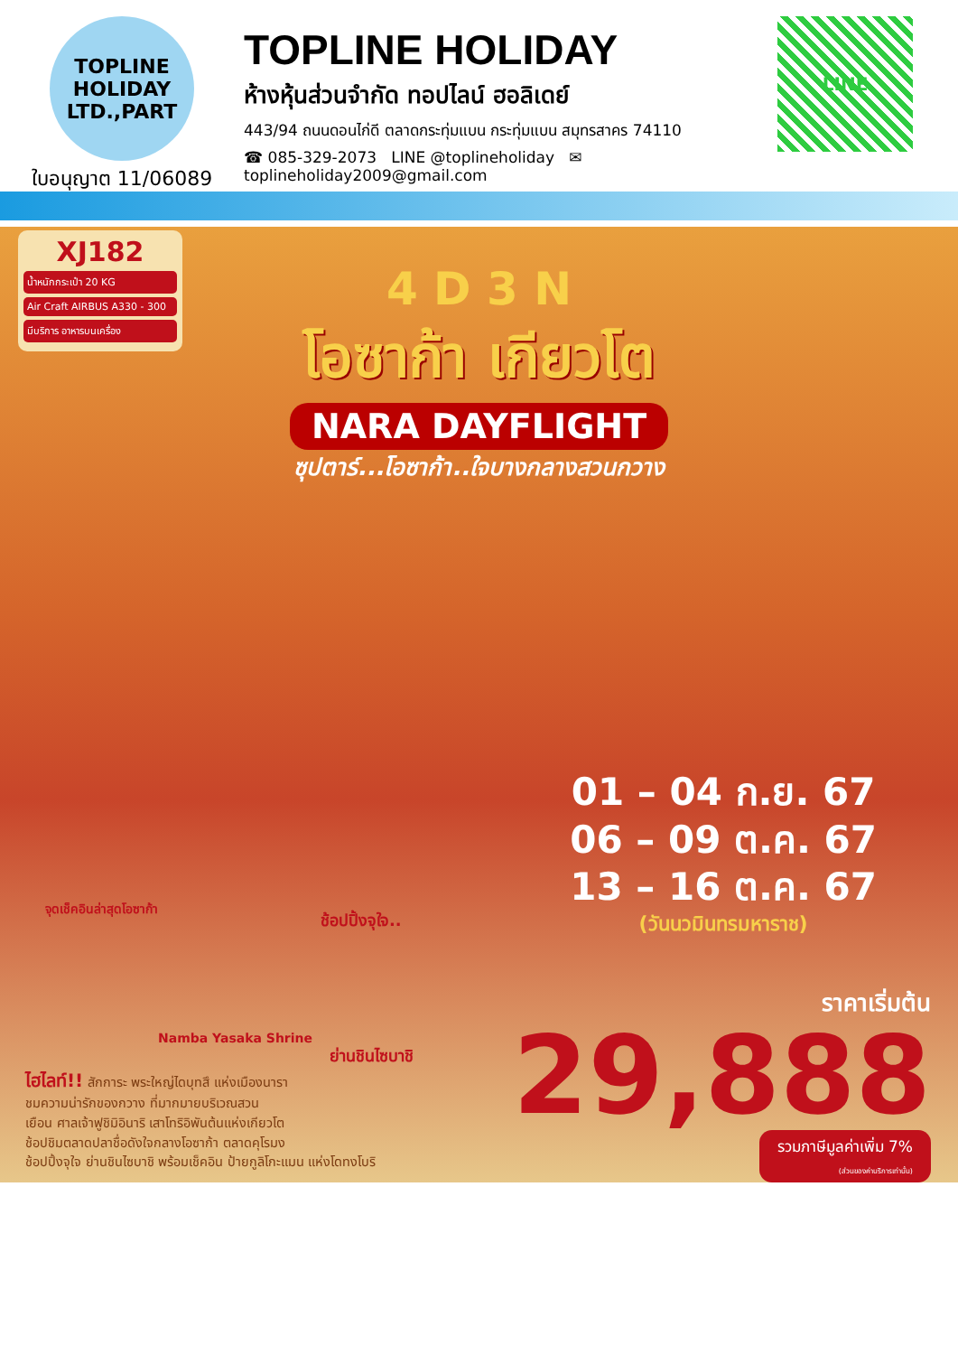TOPLINE
HOLIDAY LTD.,PART
ใบอนุญาต 11/06089
TOPLINE HOLIDAY
ห้างหุ้นส่วนจำกัด ทอปไลน์ ฮอลิเดย์
443/94 ถนนดอนไก่ดี ตลาดกระทุ่มแบน กระทุ่มแบน สมุทรสาคร 74110
☎ 085-329-2073 LINE @toplineholiday ✉ toplineholiday2009@gmail.com
LINE
XJ182
น้ำหนักกระเป๋า 20 KG
Air Craft AIRBUS A330 - 300
มีบริการ อาหารบนเครื่อง
4 D 3 N
โอซาก้า เกียวโต
NARA DAYFLIGHT
ซุปตาร์...โอซาก้า..ใจบางกลางสวนกวาง
01 – 04 ก.ย. 67
06 – 09 ต.ค. 67
13 – 16 ต.ค. 67
(วันนวมินทรมหาราช)
จุดเช็คอินล่าสุดโอซาก้า
Namba Yasaka Shrine
ช้อปปิ้งจุใจ..
ย่านชินไซบาชิ
ไฮไลท์!! สักการะ พระใหญ่ไดบุทสึ แห่งเมืองนารา
ชมความน่ารักของกวาง ที่มากมายบริเวณสวน
เยือน ศาลเจ้าฟูชิมิอินาริ เสาโทริอิพันต้นแห่งเกียวโต
ช้อปชิมตลาดปลาชื่อดังใจกลางโอซาก้า ตลาดคุโรมง
ช้อปปิ้งจุใจ ย่านชินไซบาชิ พร้อมเช็คอิน ป้ายกูลิโกะแมน แห่งโดทงโบริ
ราคาเริ่มต้น
29,888
รวมภาษีมูลค่าเพิ่ม 7%
(ส่วนของค่าบริการเท่านั้น)